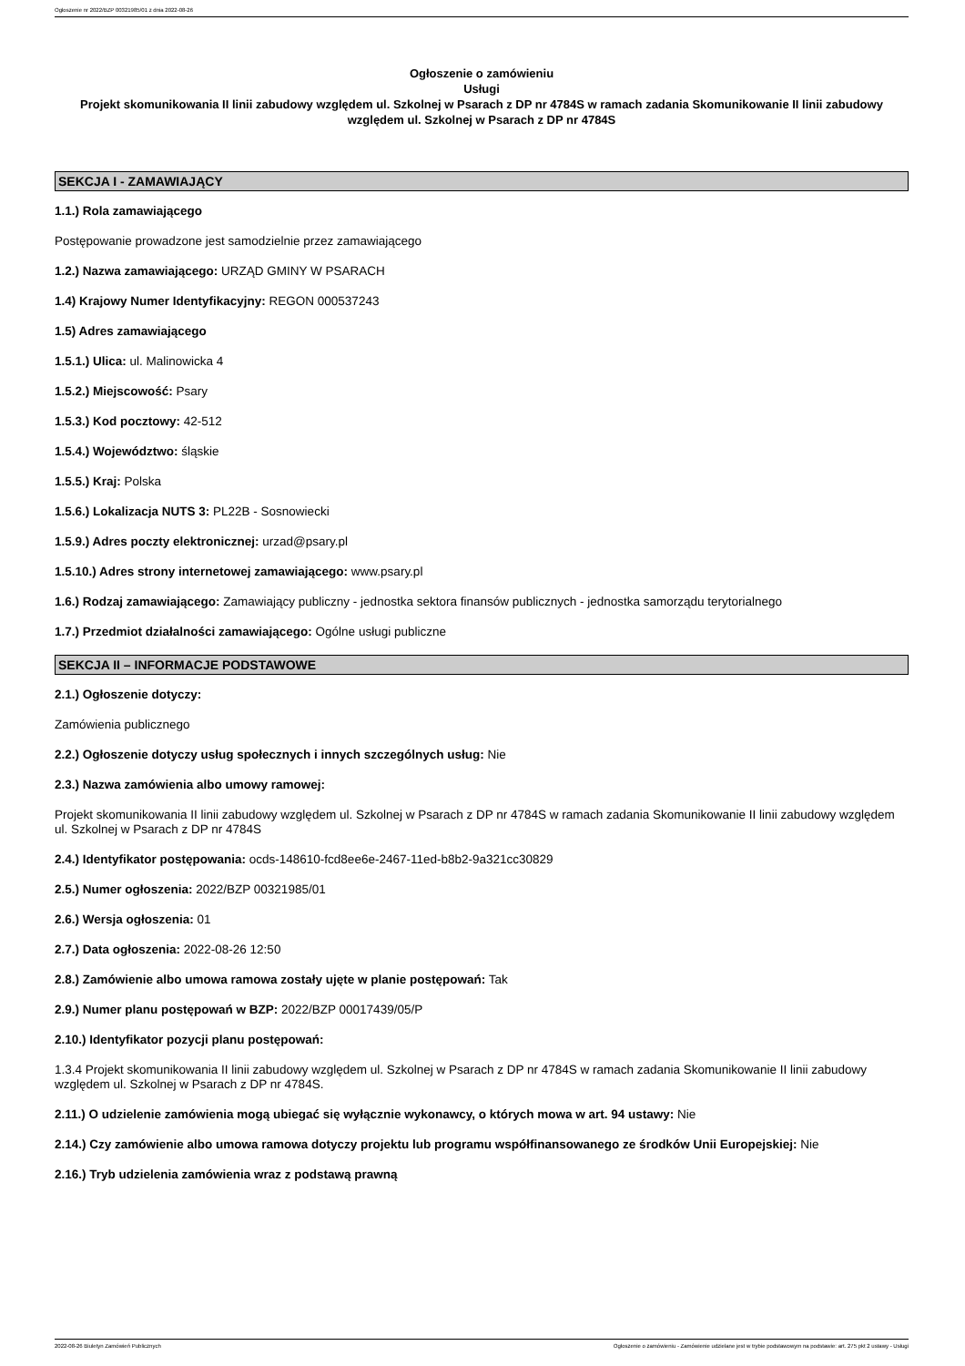Ogłoszenie nr 2022/BZP 00321985/01 z dnia 2022-08-26
Ogłoszenie o zamówieniu
Usługi
Projekt skomunikowania II linii zabudowy względem ul. Szkolnej w Psarach z DP nr 4784S w ramach zadania Skomunikowanie II linii zabudowy względem ul. Szkolnej w Psarach z DP nr 4784S
SEKCJA I - ZAMAWIAJĄCY
1.1.) Rola zamawiającego
Postępowanie prowadzone jest samodzielnie przez zamawiającego
1.2.) Nazwa zamawiającego: URZĄD GMINY W PSARACH
1.4) Krajowy Numer Identyfikacyjny: REGON 000537243
1.5) Adres zamawiającego
1.5.1.) Ulica: ul. Malinowicka 4
1.5.2.) Miejscowość: Psary
1.5.3.) Kod pocztowy: 42-512
1.5.4.) Województwo: śląskie
1.5.5.) Kraj: Polska
1.5.6.) Lokalizacja NUTS 3: PL22B - Sosnowiecki
1.5.9.) Adres poczty elektronicznej: urzad@psary.pl
1.5.10.) Adres strony internetowej zamawiającego: www.psary.pl
1.6.) Rodzaj zamawiającego: Zamawiający publiczny - jednostka sektora finansów publicznych - jednostka samorządu terytorialnego
1.7.) Przedmiot działalności zamawiającego: Ogólne usługi publiczne
SEKCJA II – INFORMACJE PODSTAWOWE
2.1.) Ogłoszenie dotyczy:
Zamówienia publicznego
2.2.) Ogłoszenie dotyczy usług społecznych i innych szczególnych usług: Nie
2.3.) Nazwa zamówienia albo umowy ramowej:
Projekt skomunikowania II linii zabudowy względem ul. Szkolnej w Psarach z DP nr 4784S w ramach zadania Skomunikowanie II linii zabudowy względem ul. Szkolnej w Psarach z DP nr 4784S
2.4.) Identyfikator postępowania: ocds-148610-fcd8ee6e-2467-11ed-b8b2-9a321cc30829
2.5.) Numer ogłoszenia: 2022/BZP 00321985/01
2.6.) Wersja ogłoszenia: 01
2.7.) Data ogłoszenia: 2022-08-26 12:50
2.8.) Zamówienie albo umowa ramowa zostały ujęte w planie postępowań: Tak
2.9.) Numer planu postępowań w BZP: 2022/BZP 00017439/05/P
2.10.) Identyfikator pozycji planu postępowań:
1.3.4 Projekt skomunikowania II linii zabudowy względem ul. Szkolnej w Psarach z DP nr 4784S w ramach zadania Skomunikowanie II linii zabudowy względem ul. Szkolnej w Psarach z DP nr 4784S.
2.11.) O udzielenie zamówienia mogą ubiegać się wyłącznie wykonawcy, o których mowa w art. 94 ustawy: Nie
2.14.) Czy zamówienie albo umowa ramowa dotyczy projektu lub programu współfinansowanego ze środków Unii Europejskiej: Nie
2.16.) Tryb udzielenia zamówienia wraz z podstawą prawną
2022-08-26 Biuletyn Zamówień Publicznych Ogłoszenie o zamówieniu - Zamówienie udzielane jest w trybie podstawowym na podstawie: art. 275 pkt 2 ustawy - Usługi